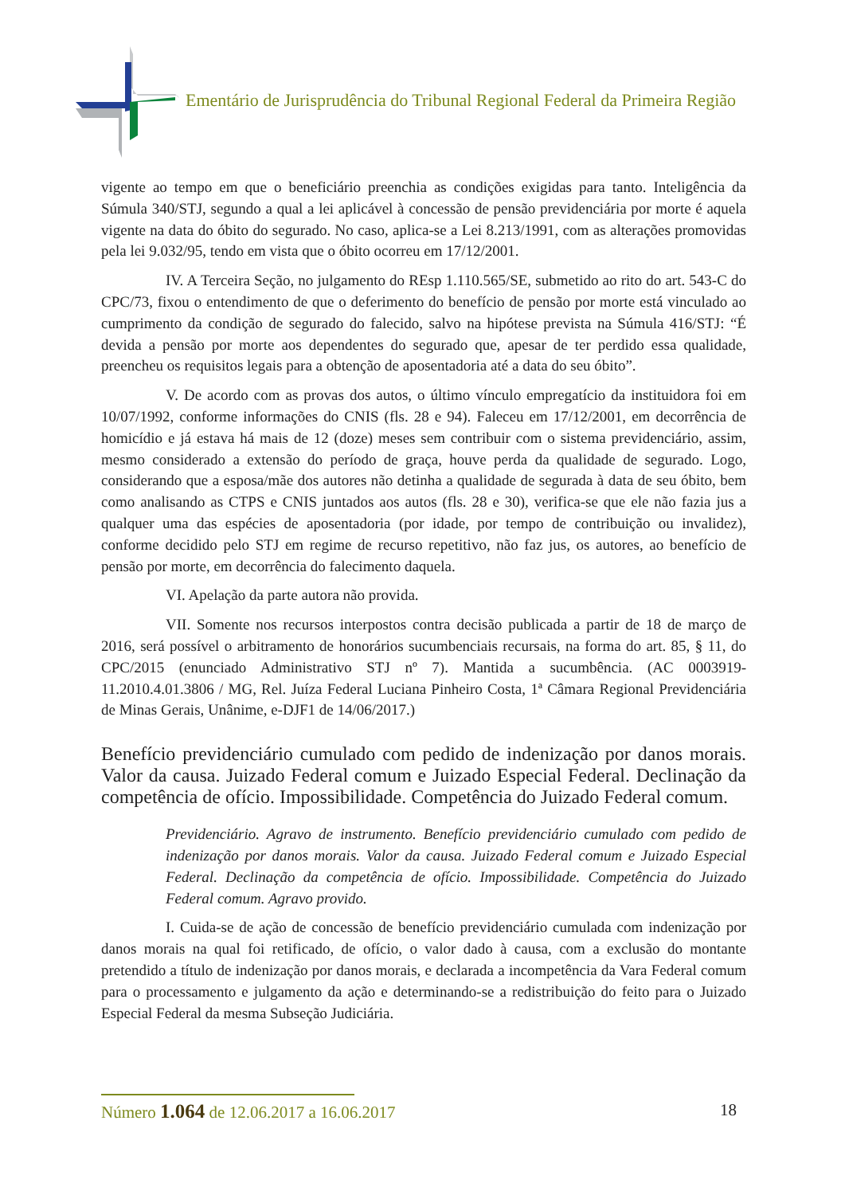Ementário de Jurisprudência do Tribunal Regional Federal da Primeira Região
vigente ao tempo em que o beneficiário preenchia as condições exigidas para tanto. Inteligência da Súmula 340/STJ, segundo a qual a lei aplicável à concessão de pensão previdenciária por morte é aquela vigente na data do óbito do segurado. No caso, aplica-se a Lei 8.213/1991, com as alterações promovidas pela lei 9.032/95, tendo em vista que o óbito ocorreu em 17/12/2001.
IV. A Terceira Seção, no julgamento do REsp 1.110.565/SE, submetido ao rito do art. 543-C do CPC/73, fixou o entendimento de que o deferimento do benefício de pensão por morte está vinculado ao cumprimento da condição de segurado do falecido, salvo na hipótese prevista na Súmula 416/STJ: “É devida a pensão por morte aos dependentes do segurado que, apesar de ter perdido essa qualidade, preencheu os requisitos legais para a obtenção de aposentadoria até a data do seu óbito”.
V. De acordo com as provas dos autos, o último vínculo empregatício da instituidora foi em 10/07/1992, conforme informações do CNIS (fls. 28 e 94). Faleceu em 17/12/2001, em decorrência de homicídio e já estava há mais de 12 (doze) meses sem contribuir com o sistema previdenciário, assim, mesmo considerado a extensão do período de graça, houve perda da qualidade de segurado. Logo, considerando que a esposa/mãe dos autores não detinha a qualidade de segurada à data de seu óbito, bem como analisando as CTPS e CNIS juntados aos autos (fls. 28 e 30), verifica-se que ele não fazia jus a qualquer uma das espécies de aposentadoria (por idade, por tempo de contribuição ou invalidez), conforme decidido pelo STJ em regime de recurso repetitivo, não faz jus, os autores, ao benefício de pensão por morte, em decorrência do falecimento daquela.
VI. Apelação da parte autora não provida.
VII. Somente nos recursos interpostos contra decisão publicada a partir de 18 de março de 2016, será possível o arbitramento de honorários sucumbenciais recursais, na forma do art. 85, § 11, do CPC/2015 (enunciado Administrativo STJ nº 7). Mantida a sucumbência. (AC 0003919-11.2010.4.01.3806 / MG, Rel. Juíza Federal Luciana Pinheiro Costa, 1ª Câmara Regional Previdenciária de Minas Gerais, Unânime, e-DJF1 de 14/06/2017.)
Benefício previdenciário cumulado com pedido de indenização por danos morais. Valor da causa. Juizado Federal comum e Juizado Especial Federal. Declinação da competência de ofício. Impossibilidade. Competência do Juizado Federal comum.
Previdenciário. Agravo de instrumento. Benefício previdenciário cumulado com pedido de indenização por danos morais. Valor da causa. Juizado Federal comum e Juizado Especial Federal. Declinação da competência de ofício. Impossibilidade. Competência do Juizado Federal comum. Agravo provido.
I. Cuida-se de ação de concessão de benefício previdenciário cumulada com indenização por danos morais na qual foi retificado, de ofício, o valor dado à causa, com a exclusão do montante pretendido a título de indenização por danos morais, e declarada a incompetência da Vara Federal comum para o processamento e julgamento da ação e determinando-se a redistribuição do feito para o Juizado Especial Federal da mesma Subseção Judiciária.
Número 1.064 de 12.06.2017 a 16.06.2017
18